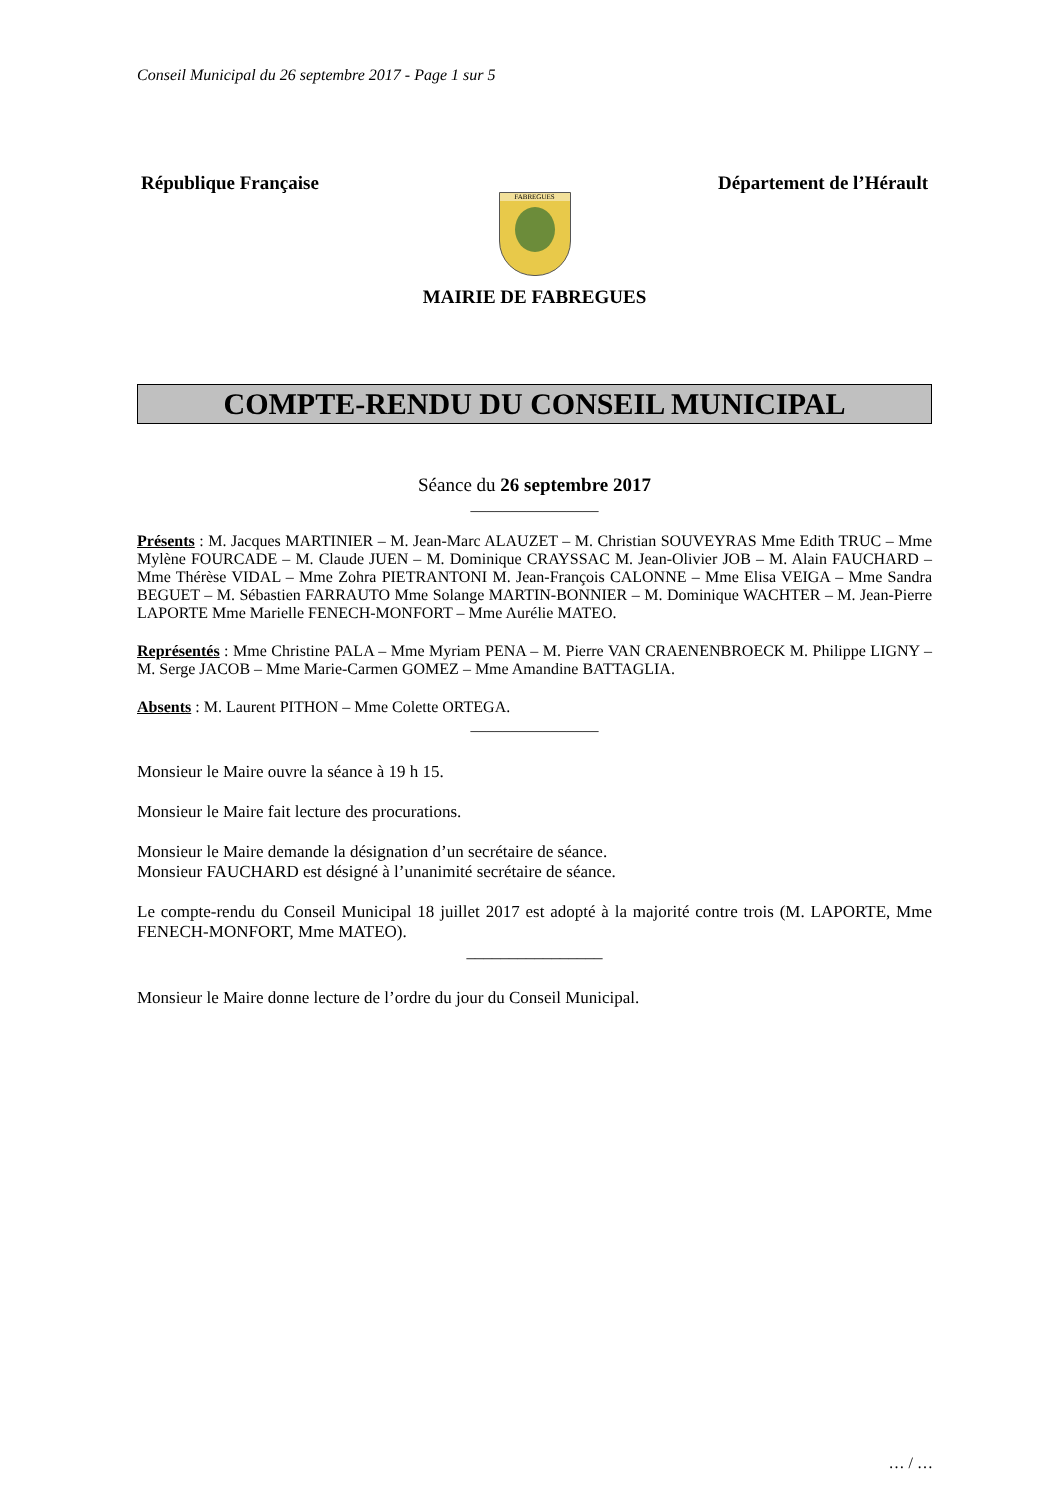Conseil Municipal du 26 septembre 2017 - Page 1 sur 5
République Française Département de l’Hérault
FABREGUES
MAIRIE DE FABREGUES
COMPTE-RENDU DU CONSEIL MUNICIPAL
Séance du 26 septembre 2017
________________
Présents : M. Jacques MARTINIER – M. Jean-Marc ALAUZET – M. Christian SOUVEYRAS Mme Edith TRUC – Mme Mylène FOURCADE – M. Claude JUEN – M. Dominique CRAYSSAC M. Jean-Olivier JOB – M. Alain FAUCHARD – Mme Thérèse VIDAL – Mme Zohra PIETRANTONI M. Jean-François CALONNE – Mme Elisa VEIGA – Mme Sandra BEGUET – M. Sébastien FARRAUTO Mme Solange MARTIN-BONNIER – M. Dominique WACHTER – M. Jean-Pierre LAPORTE Mme Marielle FENECH-MONFORT – Mme Aurélie MATEO.
Représentés : Mme Christine PALA – Mme Myriam PENA – M. Pierre VAN CRAENENBROECK M. Philippe LIGNY – M. Serge JACOB – Mme Marie-Carmen GOMEZ – Mme Amandine BATTAGLIA.
Absents : M. Laurent PITHON – Mme Colette ORTEGA.
________________
Monsieur le Maire ouvre la séance à 19 h 15.
Monsieur le Maire fait lecture des procurations.
Monsieur le Maire demande la désignation d’un secrétaire de séance.
Monsieur FAUCHARD est désigné à l’unanimité secrétaire de séance.
Le compte-rendu du Conseil Municipal 18 juillet 2017 est adopté à la majorité contre trois (M. LAPORTE, Mme FENECH-MONFORT, Mme MATEO).
________________
Monsieur le Maire donne lecture de l’ordre du jour du Conseil Municipal.
… / …